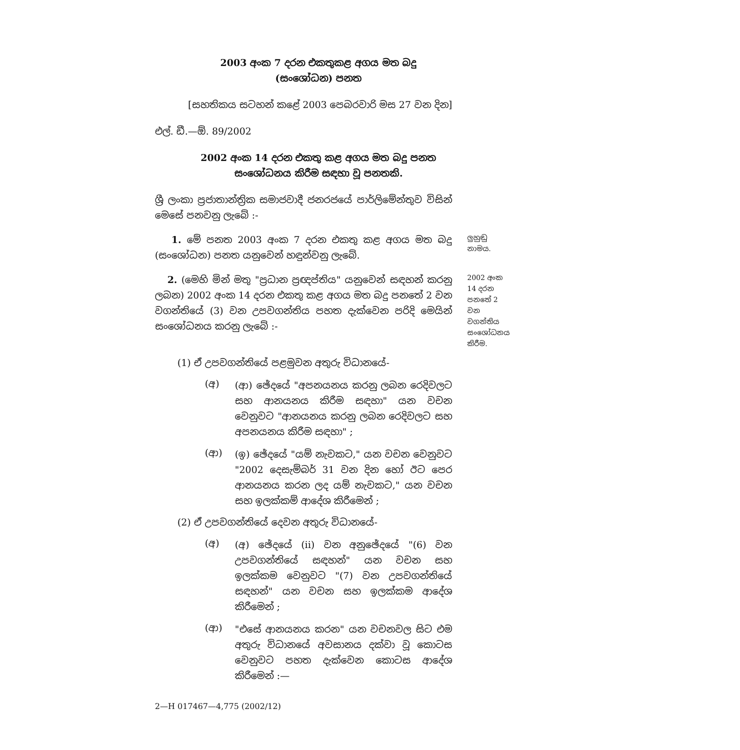2003 අංක 7 දරන එකතුකළ අගය මත බදු
(සංශෝධන) පනත
[සහතිකය සටහන් කළේ 2003 පෙබරවාරි මස 27 වන දින]
එල්. ඩී.—ඕ. 89/2002
2002 අංක 14 දරන එකතු කළ අගය මත බදු පනත
සංශෝධනය කිරීම සඳහා වූ පනතකි.
ශ්‍රී ලංකා ප්‍රජාතාන්ත්‍රික සමාජවාදී ජනරජයේ පාර්ලිමේන්තුව විසින් මෙසේ පනවනු ලැබේ :-
1. මේ පනත 2003 අංක 7 දරන එකතු කළ අගය මත බදු (සංශෝධන) පනත යනුවෙන් හඳුන්වනු ලැබේ.
ලුහුඬු නාමය.
2. (මෙහි මින් මතු "ප්‍රධාන ප්‍රඥප්තිය" යනුවෙන් සඳහන් කරනු ලබන) 2002 අංක 14 දරන එකතු කළ අගය මත බදු පනතේ 2 වන වගන්තියේ (3) වන උපවගන්තිය පහත දැක්වෙන පරිදි මෙයින් සංශෝධනය කරනු ලැබේ :-
2002 අංක 14 දරන පනතේ 2 වන වගන්තිය සංශෝධනය කිරීම.
(1) ඒ උපවගන්තියේ පළමුවන අතුරු විධානයේ-
(අ)
(ආ) ඡේදයේ "අපනයනය කරනු ලබන රෙදිවලට සහ ආනයනය කිරීම සඳහා" යන වචන වෙනුවට "ආනයනය කරනු ලබන රෙදිවලට සහ අපනයනය කිරීම සඳහා" ;
(ආ)
(ඉ) ඡේදයේ "යම් නැවකට," යන වචන වෙනුවට "2002 දෙසැම්බර් 31 වන දින හෝ ඊට පෙර ආනයනය කරන ලද යම් නැවකට," යන වචන සහ ඉලක්කම් ආදේශ කිරීමෙන් ;
(2) ඒ උපවගන්තියේ දෙවන අතුරු විධානයේ-
(අ)
(අ) ඡේදයේ (ii) වන අනුඡේදයේ "(6) වන උපවගන්තියේ සඳහන්" යන වචන සහ ඉලක්කම වෙනුවට "(7) වන උපවගන්තියේ සඳහන්" යන වචන සහ ඉලක්කම ආදේශ කිරීමෙන් ;
(ආ)
"එසේ ආනයනය කරන" යන වචනවල සිට එම අතුරු විධානයේ අවසානය දක්වා වූ කොටස වෙනුවට පහත දැක්වෙන කොටස ආදේශ කිරීමෙන් :—
2—H 017467—4,775 (2002/12)